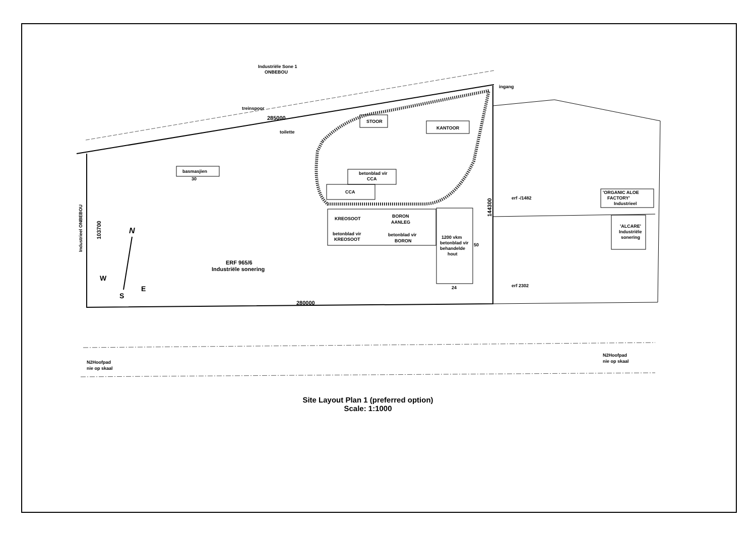Industriële Sone 1
ONBEBOU
treinspoor
285000
toilette
STOOR
KANTOOR
basmasjien
30
betonblad vir
CCA
CCA
KREOSOOT
BORON
AANLEG
betonblad vir
KREOSOOT
betonblad vir
BORON
1200 vkm
betonblad vir
behandelde
hout
50
24
ingang
erf -/1482
erf 2302
'ORGANIC ALOE
FACTORY'
Industrieel
'ALCARE'
Industriële
sonering
ERF 965/6
Industriële sonering
280000
Industrieel ONBEBOU
103700
144300
N
W
S
E
N2Hoofpad
nie op skaal
N2Hoofpad
nie op skaal
Site Layout Plan 1 (preferred option)
Scale: 1:1000